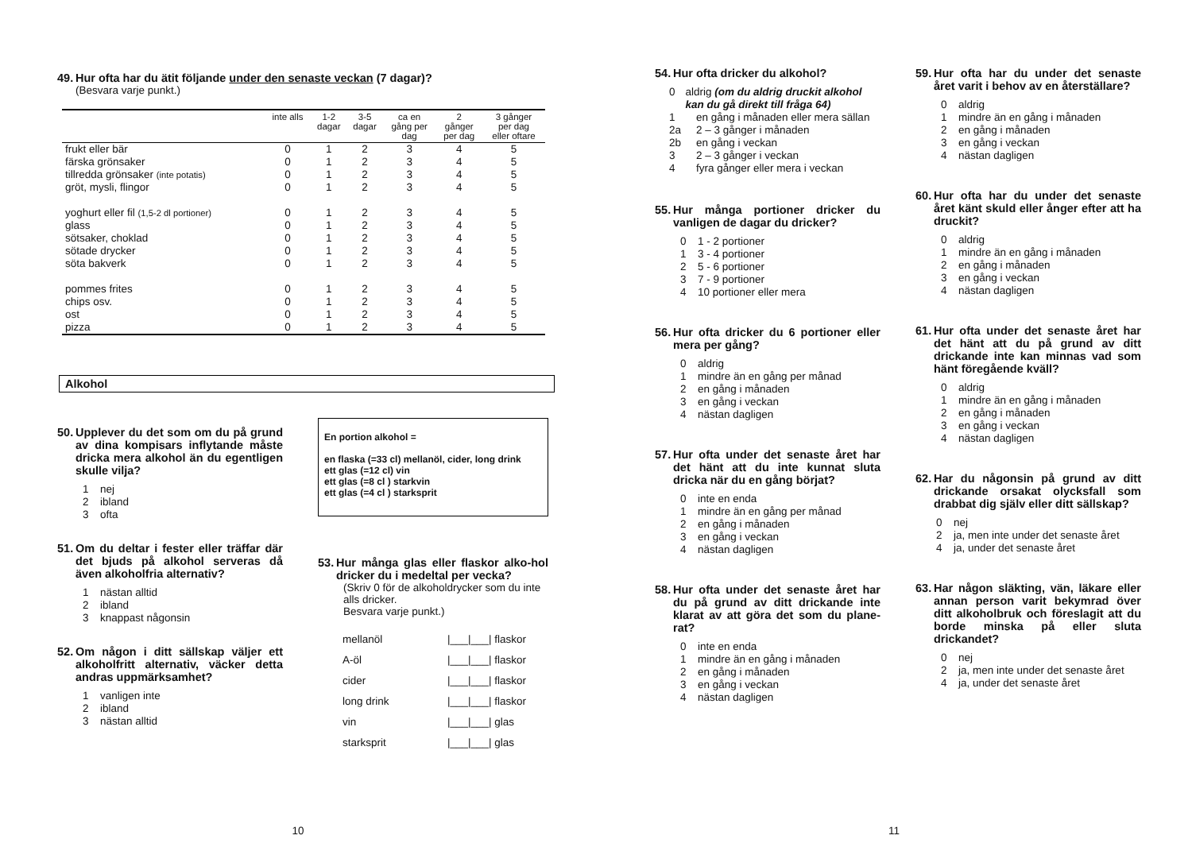49. Hur ofta har du ätit följande under den senaste veckan (7 dagar)?
(Besvara varje punkt.)
| | inte alls | 1-2 dagar | 3-5 dagar | ca en gång per dag | 2 gånger per dag | 3 gånger per dag eller oftare |
| --- | --- | --- | --- | --- | --- | --- |
| frukt eller bär | 0 | 1 | 2 | 3 | 4 | 5 |
| färska grönsaker | 0 | 1 | 2 | 3 | 4 | 5 |
| tillredda grönsaker (inte potatis) | 0 | 1 | 2 | 3 | 4 | 5 |
| gröt, mysli, flingor | 0 | 1 | 2 | 3 | 4 | 5 |
| yoghurt eller fil (1,5-2 dl portioner) | 0 | 1 | 2 | 3 | 4 | 5 |
| glass | 0 | 1 | 2 | 3 | 4 | 5 |
| sötsaker, choklad | 0 | 1 | 2 | 3 | 4 | 5 |
| sötade drycker | 0 | 1 | 2 | 3 | 4 | 5 |
| söta bakverk | 0 | 1 | 2 | 3 | 4 | 5 |
| pommes frites | 0 | 1 | 2 | 3 | 4 | 5 |
| chips osv. | 0 | 1 | 2 | 3 | 4 | 5 |
| ost | 0 | 1 | 2 | 3 | 4 | 5 |
| pizza | 0 | 1 | 2 | 3 | 4 | 5 |
Alkohol
50. Upplever du det som om du på grund av dina kompisars inflytande måste dricka mera alkohol än du egentligen skulle vilja?
1 nej
2 ibland
3 ofta
51. Om du deltar i fester eller träffar där det bjuds på alkohol serveras då även alkoholfria alternativ?
1 nästan alltid
2 ibland
3 knappast någonsin
52. Om någon i ditt sällskap väljer ett alkoholfritt alternativ, väcker detta andras uppmärksamhet?
1 vanligen inte
2 ibland
3 nästan alltid
En portion alkohol =
en flaska (=33 cl) mellanöl, cider, long drink
ett glas (=12 cl) vin
ett glas (=8 cl ) starkvin
ett glas (=4 cl ) starksprit
53. Hur många glas eller flaskor alko-hol dricker du i medeltal per vecka?
(Skriv 0 för de alkoholdrycker som du inte alls dricker.
Besvara varje punkt.)
| mellanöl | /___/___/ flaskor |
| A-öl | /___/___/ flaskor |
| cider | /___/___/ flaskor |
| long drink | /___/___/ flaskor |
| vin | /___/___/ glas |
| starksprit | /___/___/ glas |
10
54. Hur ofta dricker du alkohol?
0 aldrig (om du aldrig druckit alkohol kan du gå direkt till fråga 64)
1 en gång i månaden eller mera sällan
2a 2 – 3 gånger i månaden
2b en gång i veckan
3 2 – 3 gånger i veckan
4 fyra gånger eller mera i veckan
55. Hur många portioner dricker du vanligen de dagar du dricker?
0 1 - 2 portioner
1 3 - 4 portioner
2 5 - 6 portioner
3 7 - 9 portioner
4 10 portioner eller mera
56. Hur ofta dricker du 6 portioner eller mera per gång?
0 aldrig
1 mindre än en gång per månad
2 en gång i månaden
3 en gång i veckan
4 nästan dagligen
57. Hur ofta under det senaste året har det hänt att du inte kunnat sluta dricka när du en gång börjat?
0 inte en enda
1 mindre än en gång per månad
2 en gång i månaden
3 en gång i veckan
4 nästan dagligen
58. Hur ofta under det senaste året har du på grund av ditt drickande inte klarat av att göra det som du plane-rat?
0 inte en enda
1 mindre än en gång i månaden
2 en gång i månaden
3 en gång i veckan
4 nästan dagligen
59. Hur ofta har du under det senaste året varit i behov av en återställare?
0 aldrig
1 mindre än en gång i månaden
2 en gång i månaden
3 en gång i veckan
4 nästan dagligen
60. Hur ofta har du under det senaste året känt skuld eller ånger efter att ha druckit?
0 aldrig
1 mindre än en gång i månaden
2 en gång i månaden
3 en gång i veckan
4 nästan dagligen
61. Hur ofta under det senaste året har det hänt att du på grund av ditt drickande inte kan minnas vad som hänt föregående kväll?
0 aldrig
1 mindre än en gång i månaden
2 en gång i månaden
3 en gång i veckan
4 nästan dagligen
62. Har du någonsin på grund av ditt drickande orsakat olycksfall som drabbat dig själv eller ditt sällskap?
0 nej
2 ja, men inte under det senaste året
4 ja, under det senaste året
63. Har någon släkting, vän, läkare eller annan person varit bekymrad över ditt alkoholbruk och föreslagit att du borde minska på eller sluta drickandet?
0 nej
2 ja, men inte under det senaste året
4 ja, under det senaste året
11